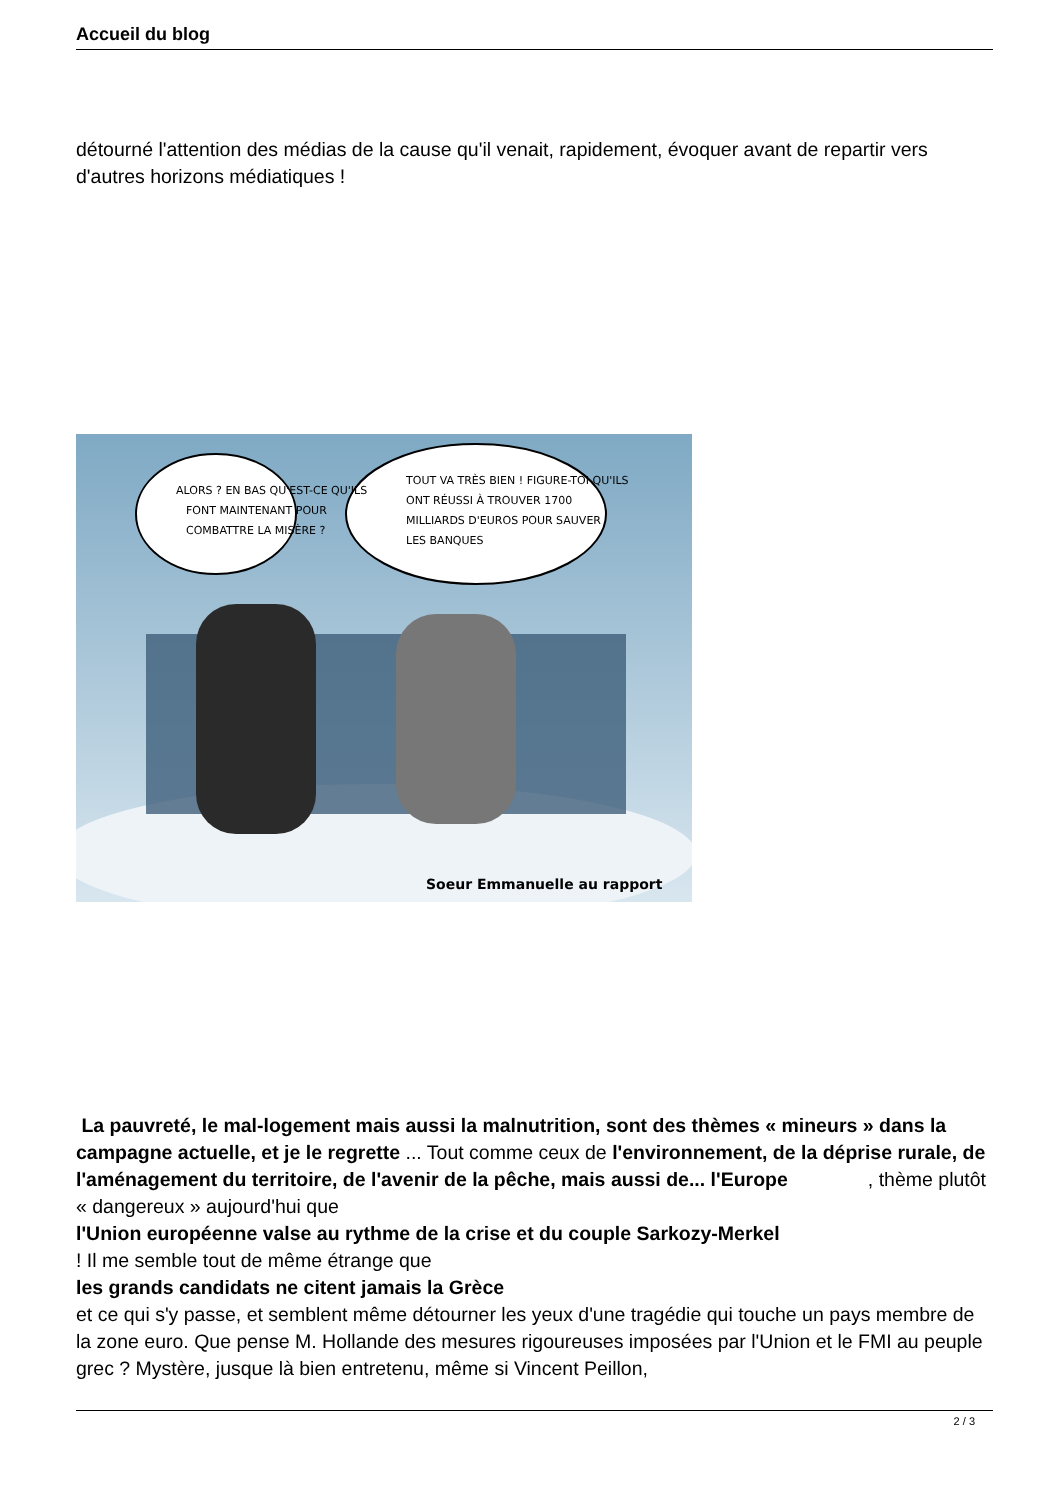Accueil du blog
détourné l'attention des médias de la cause qu'il venait, rapidement, évoquer avant de repartir vers d'autres horizons médiatiques !
ALORS ? EN BAS QU'EST-CE QU'ILS
FONT MAINTENANT POUR
COMBATTRE LA MISÈRE ?
TOUT VA TRÈS BIEN ! FIGURE-TOI QU'ILS
ONT RÉUSSI À TROUVER 1700
MILLIARDS D'EUROS POUR SAUVER
LES BANQUES
Soeur Emmanuelle au rapport
La pauvreté, le mal-logement mais aussi la malnutrition, sont des thèmes « mineurs » dans la campagne actuelle, et je le regrette ... Tout comme ceux de l'environnement, de la déprise rurale, de l'aménagement du territoire, de l'avenir de la pêche, mais aussi de... l'Europe , thème plutôt
« dangereux » aujourd'hui que
l'Union européenne valse au rythme de la crise et du couple Sarkozy-Merkel
! Il me semble tout de même étrange que
les grands candidats ne citent jamais la Grèce
et ce qui s'y passe, et semblent même détourner les yeux d'une tragédie qui touche un pays membre de la zone euro. Que pense M. Hollande des mesures rigoureuses imposées par l'Union et le FMI au peuple grec ? Mystère, jusque là bien entretenu, même si Vincent Peillon,
2 / 3